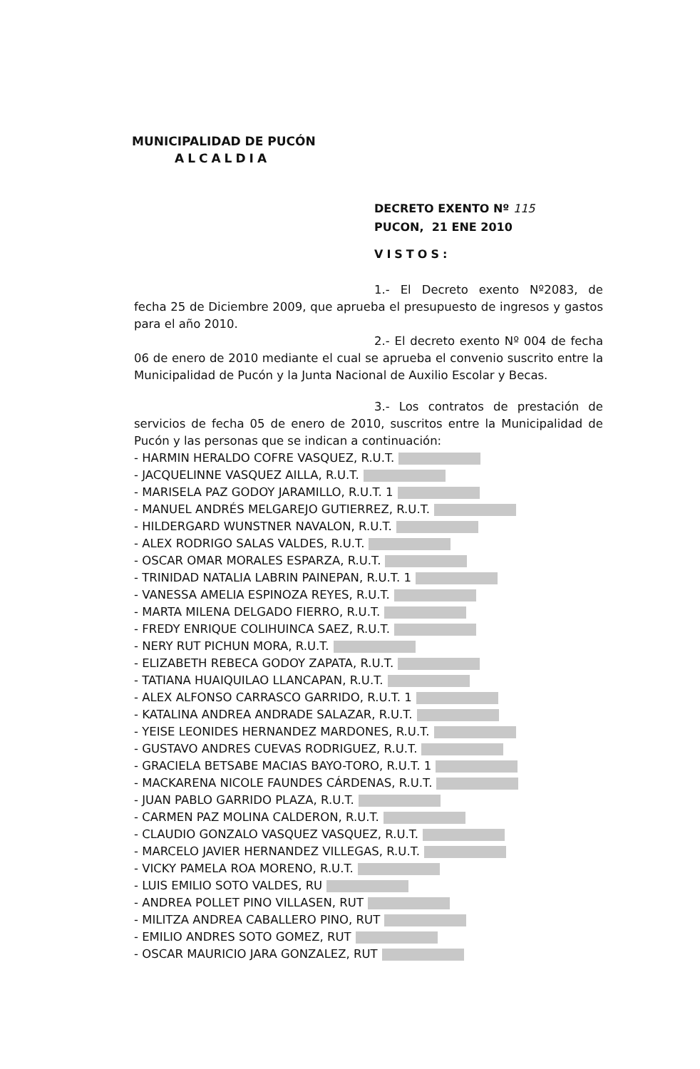MUNICIPALIDAD DE PUCÓN
ALCALDIA
DECRETO EXENTO Nº 115
PUCON, 21 ENE 2010
VISTOS:
1.- El Decreto exento Nº2083, de fecha 25 de Diciembre 2009, que aprueba el presupuesto de ingresos y gastos para el año 2010.
2.- El decreto exento Nº 004 de fecha 06 de enero de 2010 mediante el cual se aprueba el convenio suscrito entre la Municipalidad de Pucón y la Junta Nacional de Auxilio Escolar y Becas.
3.- Los contratos de prestación de servicios de fecha 05 de enero de 2010, suscritos entre la Municipalidad de Pucón y las personas que se indican a continuación:
- HARMIN HERALDO COFRE VASQUEZ, R.U.T.
- JACQUELINNE VASQUEZ AILLA, R.U.T.
- MARISELA PAZ GODOY JARAMILLO, R.U.T. 1
- MANUEL ANDRÉS MELGAREJO GUTIERREZ, R.U.T.
- HILDERGARD WUNSTNER NAVALON, R.U.T.
- ALEX RODRIGO SALAS VALDES, R.U.T.
- OSCAR OMAR MORALES ESPARZA, R.U.T.
- TRINIDAD NATALIA LABRIN PAINEPAN, R.U.T. 1
- VANESSA AMELIA ESPINOZA REYES, R.U.T.
- MARTA MILENA DELGADO FIERRO, R.U.T.
- FREDY ENRIQUE COLIHUINCA SAEZ, R.U.T.
- NERY RUT PICHUN MORA, R.U.T.
- ELIZABETH REBECA GODOY ZAPATA, R.U.T.
- TATIANA HUAIQUILAO LLANCAPAN, R.U.T.
- ALEX ALFONSO CARRASCO GARRIDO, R.U.T. 1
- KATALINA ANDREA ANDRADE SALAZAR, R.U.T.
- YEISE LEONIDES HERNANDEZ MARDONES, R.U.T.
- GUSTAVO ANDRES CUEVAS RODRIGUEZ, R.U.T.
- GRACIELA BETSABE MACIAS BAYO-TORO, R.U.T. 1
- MACKARENA NICOLE FAUNDES CÁRDENAS, R.U.T.
- JUAN PABLO GARRIDO PLAZA, R.U.T.
- CARMEN PAZ MOLINA CALDERON, R.U.T.
- CLAUDIO GONZALO VASQUEZ VASQUEZ, R.U.T.
- MARCELO JAVIER HERNANDEZ VILLEGAS, R.U.T.
- VICKY PAMELA ROA MORENO, R.U.T.
- LUIS EMILIO SOTO VALDES, RU
- ANDREA POLLET PINO VILLASEN, RUT
- MILITZA ANDREA CABALLERO PINO, RUT
- EMILIO ANDRES SOTO GOMEZ, RUT
- OSCAR MAURICIO JARA GONZALEZ, RUT